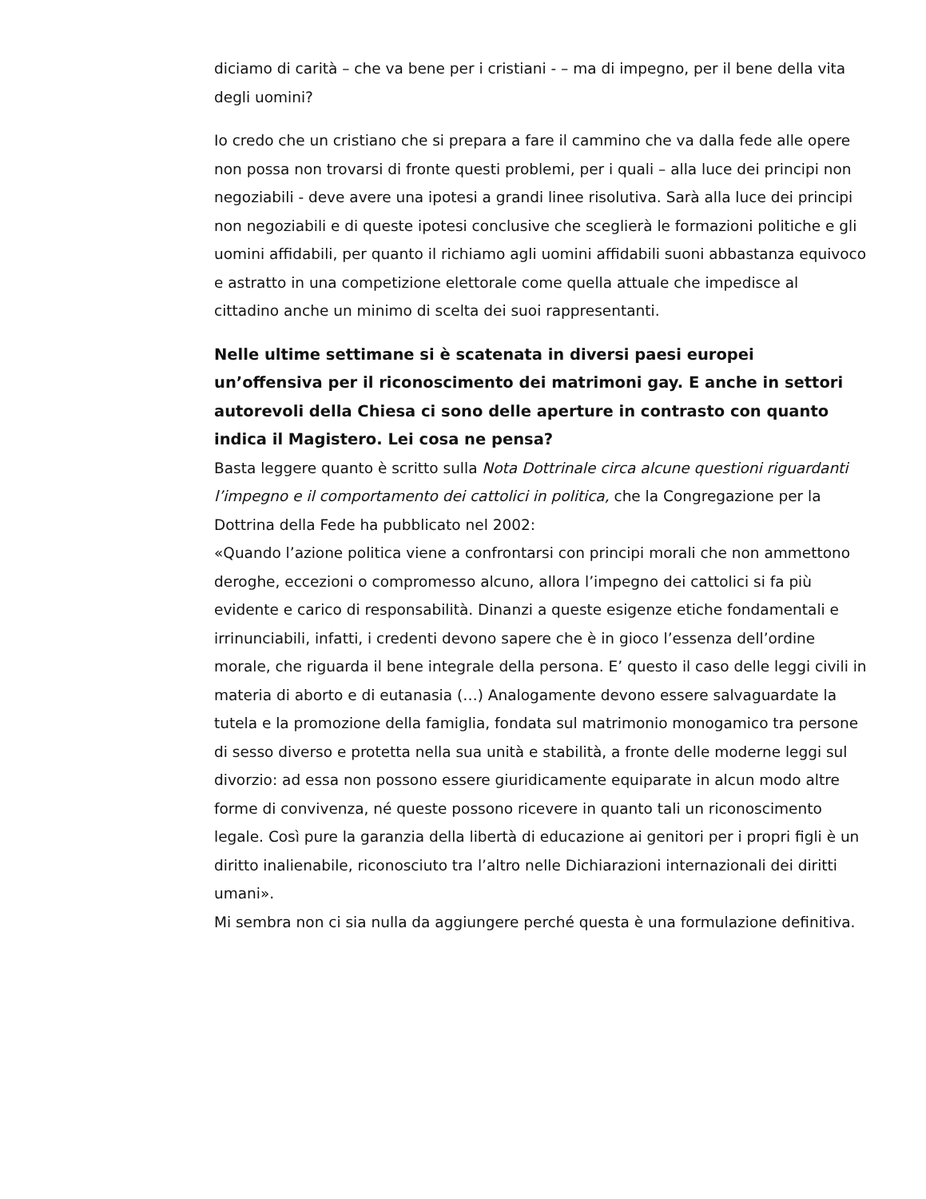diciamo di carità – che va bene per i cristiani - – ma di impegno, per il bene della vita degli uomini?
Io credo che un cristiano che si prepara a fare il cammino che va dalla fede alle opere non possa non trovarsi di fronte questi problemi, per i quali – alla luce dei principi non negoziabili - deve avere una ipotesi a grandi linee risolutiva. Sarà alla luce dei principi non negoziabili e di queste ipotesi conclusive che sceglierà le formazioni politiche e gli uomini affidabili, per quanto il richiamo agli uomini affidabili suoni abbastanza equivoco e astratto in una competizione elettorale come quella attuale che impedisce al cittadino anche un minimo di scelta dei suoi rappresentanti.
Nelle ultime settimane si è scatenata in diversi paesi europei un’offensiva per il riconoscimento dei matrimoni gay. E anche in settori autorevoli della Chiesa ci sono delle aperture in contrasto con quanto indica il Magistero. Lei cosa ne pensa?
Basta leggere quanto è scritto sulla Nota Dottrinale circa alcune questioni riguardanti l’impegno e il comportamento dei cattolici in politica, che la Congregazione per la Dottrina della Fede ha pubblicato nel 2002:
«Quando l’azione politica viene a confrontarsi con principi morali che non ammettono deroghe, eccezioni o compromesso alcuno, allora l’impegno dei cattolici si fa più evidente e carico di responsabilità. Dinanzi a queste esigenze etiche fondamentali e irrinunciabili, infatti, i credenti devono sapere che è in gioco l’essenza dell’ordine morale, che riguarda il bene integrale della persona. E’ questo il caso delle leggi civili in materia di aborto e di eutanasia (…) Analogamente devono essere salvaguardate la tutela e la promozione della famiglia, fondata sul matrimonio monogamico tra persone di sesso diverso e protetta nella sua unità e stabilità, a fronte delle moderne leggi sul divorzio: ad essa non possono essere giuridicamente equiparate in alcun modo altre forme di convivenza, né queste possono ricevere in quanto tali un riconoscimento legale. Così pure la garanzia della libertà di educazione ai genitori per i propri figli è un diritto inalienabile, riconosciuto tra l’altro nelle Dichiarazioni internazionali dei diritti umani».
Mi sembra non ci sia nulla da aggiungere perché questa è una formulazione definitiva.